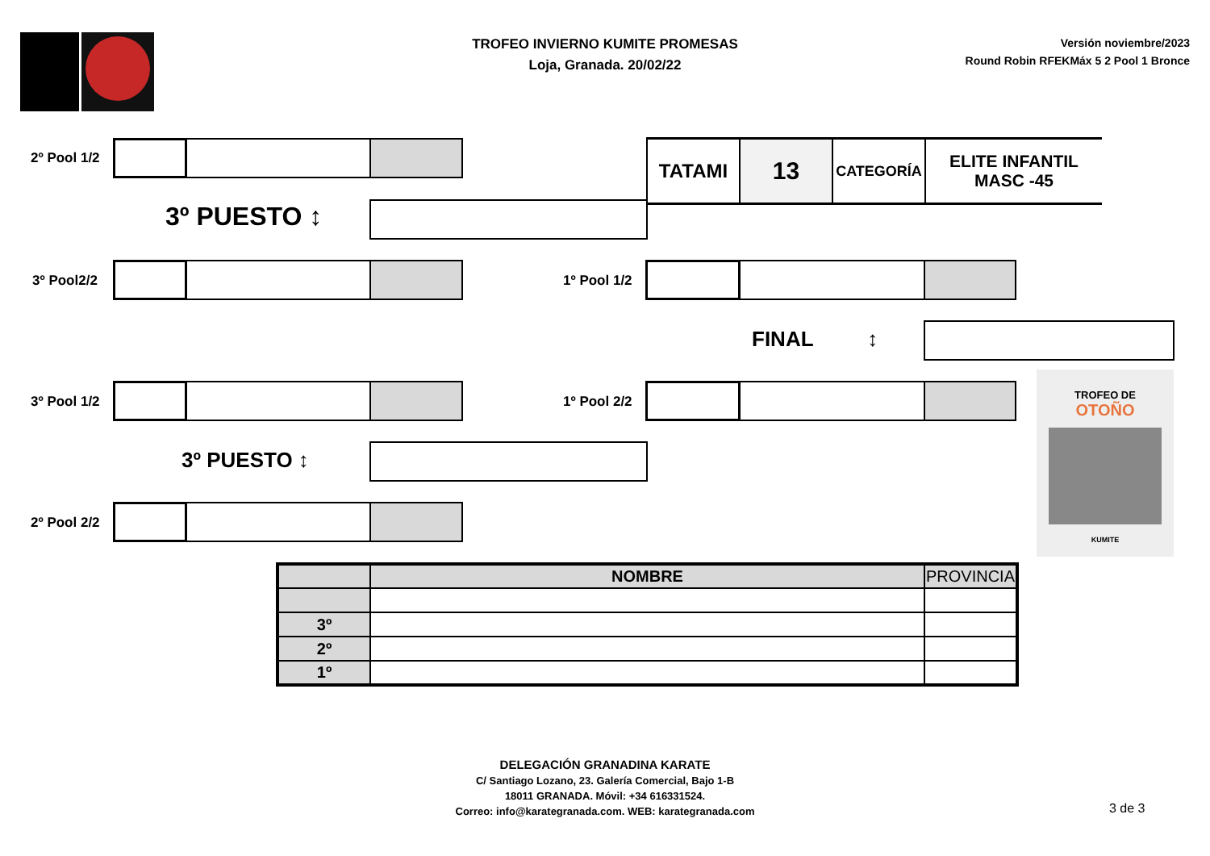TROFEO INVIERNO KUMITE PROMESAS
Loja, Granada. 20/02/22
Versión noviembre/2023
Round Robin RFEKMáx 5 2 Pool 1 Bronce
2º Pool 1/2
3º PUESTO ↕
3º Pool2/2
3º Pool 1/2
3º PUESTO ↕
2º Pool 2/2
TATAMI
13
CATEGORÍA
ELITE INFANTIL
MASC -45
1º Pool 1/2
FINAL ↕
1º Pool 2/2
TROFEO DE
OTOÑO
KUMITE
| | NOMBRE | PROVINCIA |
| --- | --- | --- |
| 3º | | |
| 2º | | |
| 1º | | |
DELEGACIÓN GRANADINA KARATE
C/ Santiago Lozano, 23. Galería Comercial, Bajo 1-B
18011 GRANADA. Móvil: +34 616331524.
Correo: info@karategranada.com. WEB: karategranada.com
3 de 3